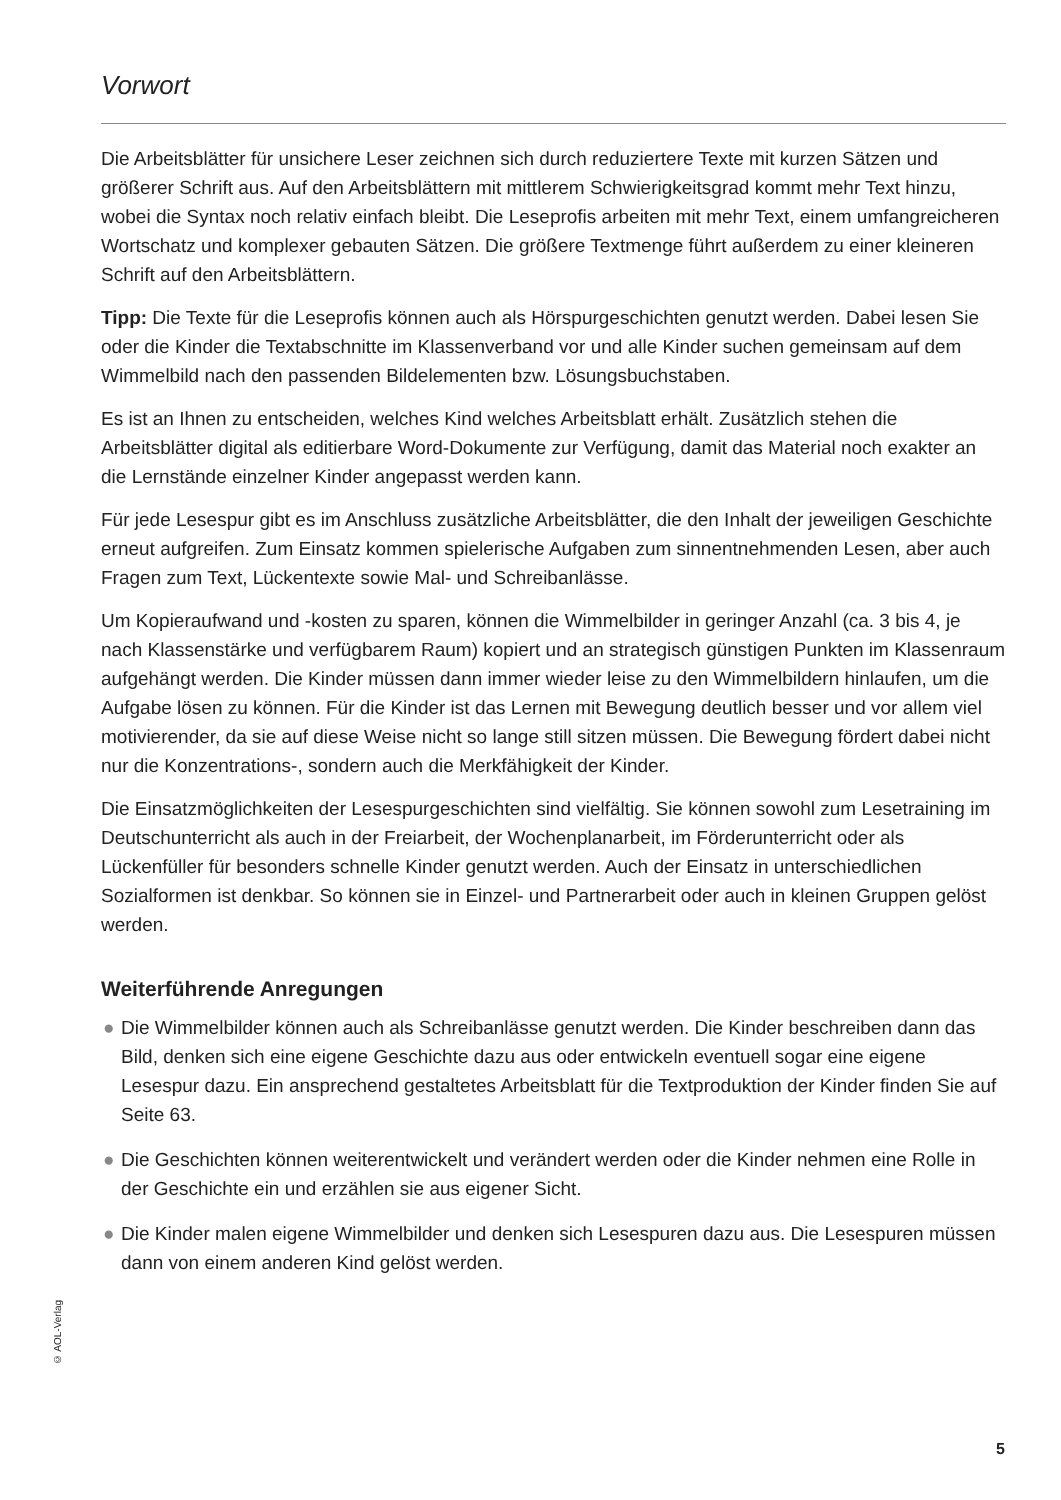Vorwort
Die Arbeitsblätter für unsichere Leser zeichnen sich durch reduziertere Texte mit kurzen Sätzen und größerer Schrift aus. Auf den Arbeitsblättern mit mittlerem Schwierigkeitsgrad kommt mehr Text hinzu, wobei die Syntax noch relativ einfach bleibt. Die Leseprofis arbeiten mit mehr Text, einem umfangreicheren Wortschatz und komplexer gebauten Sätzen. Die größere Textmenge führt außerdem zu einer kleineren Schrift auf den Arbeitsblättern.
Tipp: Die Texte für die Leseprofis können auch als Hörspurgeschichten genutzt werden. Dabei lesen Sie oder die Kinder die Textabschnitte im Klassenverband vor und alle Kinder suchen gemeinsam auf dem Wimmelbild nach den passenden Bildelementen bzw. Lösungsbuchstaben.
Es ist an Ihnen zu entscheiden, welches Kind welches Arbeitsblatt erhält. Zusätzlich stehen die Arbeitsblätter digital als editierbare Word-Dokumente zur Verfügung, damit das Material noch exakter an die Lernstände einzelner Kinder angepasst werden kann.
Für jede Lesespur gibt es im Anschluss zusätzliche Arbeitsblätter, die den Inhalt der jeweiligen Geschichte erneut aufgreifen. Zum Einsatz kommen spielerische Aufgaben zum sinnentnehmenden Lesen, aber auch Fragen zum Text, Lückentexte sowie Mal- und Schreibanlässe.
Um Kopieraufwand und -kosten zu sparen, können die Wimmelbilder in geringer Anzahl (ca. 3 bis 4, je nach Klassenstärke und verfügbarem Raum) kopiert und an strategisch günstigen Punkten im Klassenraum aufgehängt werden. Die Kinder müssen dann immer wieder leise zu den Wimmelbildern hinlaufen, um die Aufgabe lösen zu können. Für die Kinder ist das Lernen mit Bewegung deutlich besser und vor allem viel motivierender, da sie auf diese Weise nicht so lange still sitzen müssen. Die Bewegung fördert dabei nicht nur die Konzentrations-, sondern auch die Merkfähigkeit der Kinder.
Die Einsatzmöglichkeiten der Lesespurgeschichten sind vielfältig. Sie können sowohl zum Lesetraining im Deutschunterricht als auch in der Freiarbeit, der Wochenplanarbeit, im Förderunterricht oder als Lückenfüller für besonders schnelle Kinder genutzt werden. Auch der Einsatz in unterschiedlichen Sozialformen ist denkbar. So können sie in Einzel- und Partnerarbeit oder auch in kleinen Gruppen gelöst werden.
Weiterführende Anregungen
● Die Wimmelbilder können auch als Schreibanlässe genutzt werden. Die Kinder beschreiben dann das Bild, denken sich eine eigene Geschichte dazu aus oder entwickeln eventuell sogar eine eigene Lesespur dazu. Ein ansprechend gestaltetes Arbeitsblatt für die Textproduktion der Kinder finden Sie auf Seite 63.
● Die Geschichten können weiterentwickelt und verändert werden oder die Kinder nehmen eine Rolle in der Geschichte ein und erzählen sie aus eigener Sicht.
● Die Kinder malen eigene Wimmelbilder und denken sich Lesespuren dazu aus. Die Lesespuren müssen dann von einem anderen Kind gelöst werden.
© AOL-Verlag
5